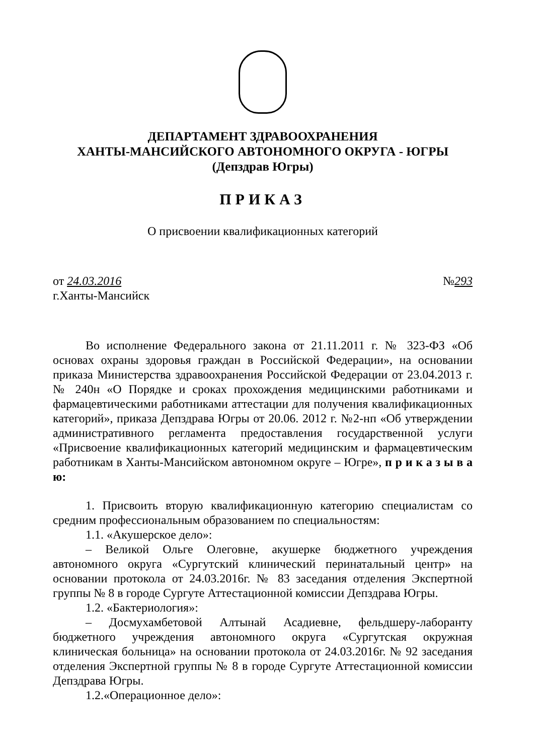ДЕПАРТАМЕНТ ЗДРАВООХРАНЕНИЯ
ХАНТЫ-МАНСИЙСКОГО АВТОНОМНОГО ОКРУГА - ЮГРЫ
(Депздрав Югры)
ПРИКАЗ
О присвоении квалификационных категорий
от 24.03.2016 №293
г.Ханты-Мансийск
Во исполнение Федерального закона от 21.11.2011 г. № 323-ФЗ «Об основах охраны здоровья граждан в Российской Федерации», на основании приказа Министерства здравоохранения Российской Федерации от 23.04.2013 г. № 240н «О Порядке и сроках прохождения медицинскими работниками и фармацевтическими работниками аттестации для получения квалификационных категорий», приказа Депздрава Югры от 20.06. 2012 г. №2-нп «Об утверждении административного регламента предоставления государственной услуги «Присвоение квалификационных категорий медицинским и фармацевтическим работникам в Ханты-Мансийском автономном округе – Югре», п р и к а з ы в а ю:
1. Присвоить вторую квалификационную категорию специалистам со средним профессиональным образованием по специальностям:
1.1. «Акушерское дело»:
– Великой Ольге Олеговне, акушерке бюджетного учреждения автономного округа «Сургутский клинический перинатальный центр» на основании протокола от 24.03.2016г. № 83 заседания отделения Экспертной группы № 8 в городе Сургуте Аттестационной комиссии Депздрава Югры.
1.2. «Бактериология»:
– Досмухамбетовой Алтынай Асадиевне, фельдшеру-лаборанту бюджетного учреждения автономного округа «Сургутская окружная клиническая больница» на основании протокола от 24.03.2016г. № 92 заседания отделения Экспертной группы № 8 в городе Сургуте Аттестационной комиссии Депздрава Югры.
1.2.«Операционное дело»: